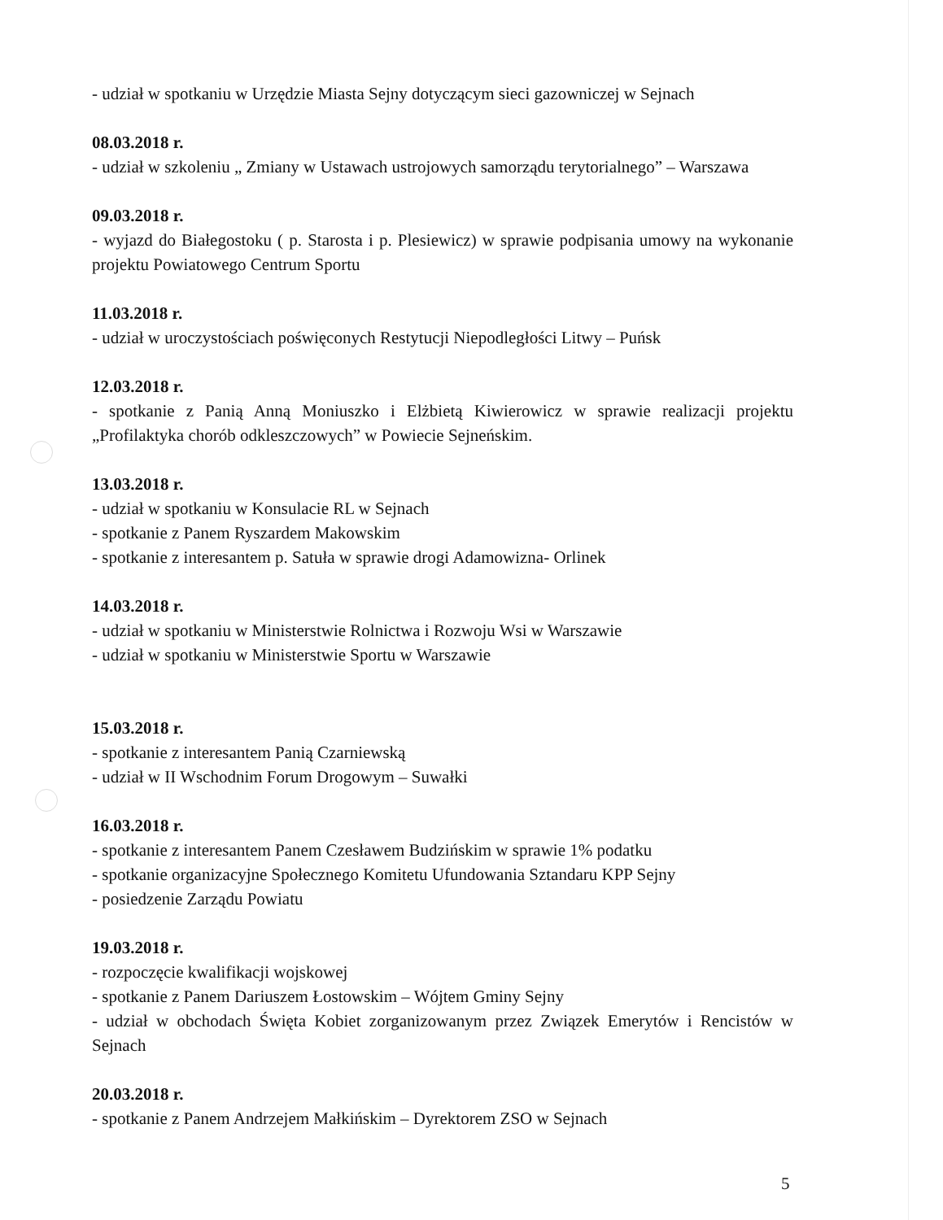- udział w spotkaniu w Urzędzie Miasta Sejny dotyczącym sieci gazowniczej w Sejnach
08.03.2018 r.
- udział w szkoleniu „ Zmiany w Ustawach ustrojowych samorządu terytorialnego” – Warszawa
09.03.2018 r.
- wyjazd do Białegostoku ( p. Starosta i p. Plesiewicz) w sprawie podpisania umowy na wykonanie projektu Powiatowego Centrum Sportu
11.03.2018 r.
- udział w uroczystościach poświęconych Restytucji Niepodległości Litwy – Puńsk
12.03.2018 r.
- spotkanie z Panią Anną Moniuszko i Elżbietą Kiwierowicz w sprawie realizacji projektu „Profilaktyka chorób odkleszczowych” w Powiecie Sejneńskim.
13.03.2018 r.
- udział w spotkaniu w Konsulacie RL w Sejnach
- spotkanie z Panem Ryszardem Makowskim
- spotkanie z interesantem p. Satuła w sprawie drogi Adamowizna- Orlinek
14.03.2018 r.
- udział w spotkaniu w Ministerstwie Rolnictwa i Rozwoju Wsi w Warszawie
- udział w spotkaniu w Ministerstwie Sportu w Warszawie
15.03.2018 r.
- spotkanie z interesantem Panią Czarniewską
- udział w II Wschodnim Forum Drogowym – Suwałki
16.03.2018 r.
- spotkanie z interesantem Panem Czesławem Budzińskim w sprawie 1% podatku
- spotkanie organizacyjne Społecznego Komitetu Ufundowania Sztandaru KPP Sejny
- posiedzenie Zarządu Powiatu
19.03.2018 r.
- rozpoczęcie kwalifikacji wojskowej
- spotkanie z Panem Dariuszem Łostowskim – Wójtem Gminy Sejny
- udział w obchodach Święta Kobiet zorganizowanym przez Związek Emerytów i Rencistów w Sejnach
20.03.2018 r.
- spotkanie z Panem Andrzejem Małkińskim – Dyrektorem ZSO w Sejnach
5